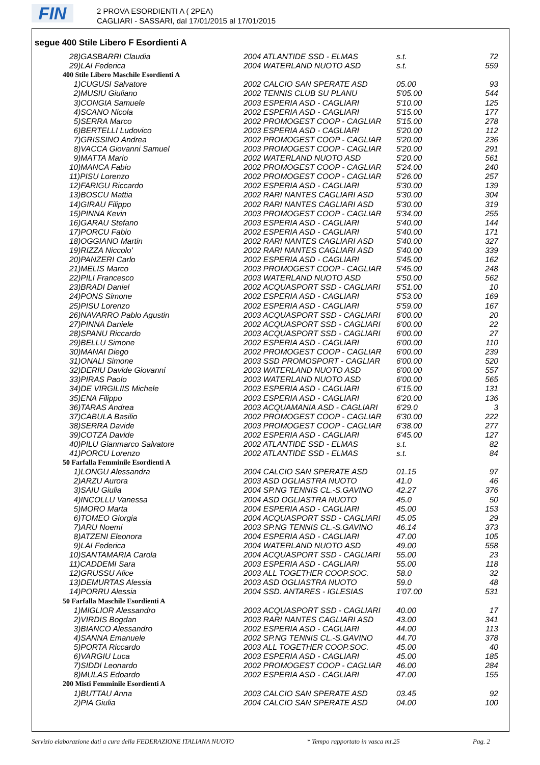FIN
2 PROVA ESORDIENTI A ( 2PEA)
CAGLIARI - SASSARI, dal 17/01/2015 al 17/01/2015
segue 400 Stile Libero F Esordienti A
| 28)GASBARRI Claudia | 2004 ATLANTIDE SSD - ELMAS | s.t. | 72 |
| 29)LAI Federica | 2004 WATERLAND NUOTO ASD | s.t. | 559 |
| 400 Stile Libero Maschile Esordienti A | | | |
| 1)CUGUSI Salvatore | 2002 CALCIO SAN SPERATE ASD | 05.00 | 93 |
| 2)MUSIU Giuliano | 2002 TENNIS CLUB SU PLANU | 5'05.00 | 544 |
| 3)CONGIA Samuele | 2003 ESPERIA ASD - CAGLIARI | 5'10.00 | 125 |
| 4)SCANO Nicola | 2002 ESPERIA ASD - CAGLIARI | 5'15.00 | 177 |
| 5)SERRA Marco | 2002 PROMOGEST COOP - CAGLIAR | 5'15.00 | 278 |
| 6)BERTELLI Ludovico | 2003 ESPERIA ASD - CAGLIARI | 5'20.00 | 112 |
| 7)GRISSINO Andrea | 2002 PROMOGEST COOP - CAGLIAR | 5'20.00 | 236 |
| 8)VACCA Giovanni Samuel | 2003 PROMOGEST COOP - CAGLIAR | 5'20.00 | 291 |
| 9)MATTA Mario | 2002 WATERLAND NUOTO ASD | 5'20.00 | 561 |
| 10)MANCA Fabio | 2002 PROMOGEST COOP - CAGLIAR | 5'24.00 | 240 |
| 11)PISU Lorenzo | 2002 PROMOGEST COOP - CAGLIAR | 5'26.00 | 257 |
| 12)FARIGU Riccardo | 2002 ESPERIA ASD - CAGLIARI | 5'30.00 | 139 |
| 13)BOSCU Mattia | 2002 RARI NANTES CAGLIARI ASD | 5'30.00 | 304 |
| 14)GIRAU Filippo | 2002 RARI NANTES CAGLIARI ASD | 5'30.00 | 319 |
| 15)PINNA Kevin | 2003 PROMOGEST COOP - CAGLIAR | 5'34.00 | 255 |
| 16)GARAU Stefano | 2003 ESPERIA ASD - CAGLIARI | 5'40.00 | 144 |
| 17)PORCU Fabio | 2002 ESPERIA ASD - CAGLIARI | 5'40.00 | 171 |
| 18)OGGIANO Martin | 2002 RARI NANTES CAGLIARI ASD | 5'40.00 | 327 |
| 19)RIZZA Niccolo' | 2002 RARI NANTES CAGLIARI ASD | 5'40.00 | 339 |
| 20)PANZERI Carlo | 2002 ESPERIA ASD - CAGLIARI | 5'45.00 | 162 |
| 21)MELIS Marco | 2003 PROMOGEST COOP - CAGLIAR | 5'45.00 | 248 |
| 22)PILI Francesco | 2003 WATERLAND NUOTO ASD | 5'50.00 | 562 |
| 23)BRADI Daniel | 2002 ACQUASPORT SSD - CAGLIARI | 5'51.00 | 10 |
| 24)PONS Simone | 2002 ESPERIA ASD - CAGLIARI | 5'53.00 | 169 |
| 25)PISU Lorenzo | 2002 ESPERIA ASD - CAGLIARI | 5'59.00 | 167 |
| 26)NAVARRO Pablo Agustin | 2003 ACQUASPORT SSD - CAGLIARI | 6'00.00 | 20 |
| 27)PINNA Daniele | 2002 ACQUASPORT SSD - CAGLIARI | 6'00.00 | 22 |
| 28)SPANU Riccardo | 2003 ACQUASPORT SSD - CAGLIARI | 6'00.00 | 27 |
| 29)BELLU Simone | 2002 ESPERIA ASD - CAGLIARI | 6'00.00 | 110 |
| 30)MANAI Diego | 2002 PROMOGEST COOP - CAGLIAR | 6'00.00 | 239 |
| 31)ONALI Simone | 2003 SSD PROMOSPORT - CAGLIAR | 6'00.00 | 520 |
| 32)DERIU Davide Giovanni | 2003 WATERLAND NUOTO ASD | 6'00.00 | 557 |
| 33)PIRAS Paolo | 2003 WATERLAND NUOTO ASD | 6'00.00 | 565 |
| 34)DE VIRGILIIS Michele | 2003 ESPERIA ASD - CAGLIARI | 6'15.00 | 131 |
| 35)ENA Filippo | 2003 ESPERIA ASD - CAGLIARI | 6'20.00 | 136 |
| 36)TARAS Andrea | 2003 ACQUAMANIA ASD - CAGLIARI | 6'29.0 | 3 |
| 37)CABULA Basilio | 2002 PROMOGEST COOP - CAGLIAR | 6'30.00 | 222 |
| 38)SERRA Davide | 2003 PROMOGEST COOP - CAGLIAR | 6'38.00 | 277 |
| 39)COTZA Davide | 2002 ESPERIA ASD - CAGLIARI | 6'45.00 | 127 |
| 40)PILU Gianmarco Salvatore | 2002 ATLANTIDE SSD - ELMAS | s.t. | 82 |
| 41)PORCU Lorenzo | 2002 ATLANTIDE SSD - ELMAS | s.t. | 84 |
| 50 Farfalla Femminile Esordienti A | | | |
| 1)LONGU Alessandra | 2004 CALCIO SAN SPERATE ASD | 01.15 | 97 |
| 2)ARZU Aurora | 2003 ASD OGLIASTRA NUOTO | 41.0 | 46 |
| 3)SAIU Giulia | 2004 SP.NG TENNIS CL.-S.GAVINO | 42.27 | 376 |
| 4)INCOLLU Vanessa | 2004 ASD OGLIASTRA NUOTO | 45.0 | 50 |
| 5)MORO Marta | 2004 ESPERIA ASD - CAGLIARI | 45.00 | 153 |
| 6)TOMEO Giorgia | 2004 ACQUASPORT SSD - CAGLIARI | 45.05 | 29 |
| 7)ARU Noemi | 2003 SP.NG TENNIS CL.-S.GAVINO | 46.14 | 373 |
| 8)ATZENI Eleonora | 2004 ESPERIA ASD - CAGLIARI | 47.00 | 105 |
| 9)LAI Federica | 2004 WATERLAND NUOTO ASD | 49.00 | 558 |
| 10)SANTAMARIA Carola | 2004 ACQUASPORT SSD - CAGLIARI | 55.00 | 23 |
| 11)CADDEMI Sara | 2003 ESPERIA ASD - CAGLIARI | 55.00 | 118 |
| 12)GRUSSU Alice | 2003 ALL TOGETHER COOP.SOC. | 58.0 | 32 |
| 13)DEMURTAS Alessia | 2003 ASD OGLIASTRA NUOTO | 59.0 | 48 |
| 14)PORRU Alessia | 2004 SSD. ANTARES - IGLESIAS | 1'07.00 | 531 |
| 50 Farfalla Maschile Esordienti A | | | |
| 1)MIGLIOR Alessandro | 2003 ACQUASPORT SSD - CAGLIARI | 40.00 | 17 |
| 2)VIRDIS Bogdan | 2003 RARI NANTES CAGLIARI ASD | 43.00 | 341 |
| 3)BIANCO Alessandro | 2002 ESPERIA ASD - CAGLIARI | 44.00 | 113 |
| 4)SANNA Emanuele | 2002 SP.NG TENNIS CL.-S.GAVINO | 44.70 | 378 |
| 5)PORTA Riccardo | 2003 ALL TOGETHER COOP.SOC. | 45.00 | 40 |
| 6)VARGIU Luca | 2003 ESPERIA ASD - CAGLIARI | 45.00 | 185 |
| 7)SIDDI Leonardo | 2002 PROMOGEST COOP - CAGLIAR | 46.00 | 284 |
| 8)MULAS Edoardo | 2002 ESPERIA ASD - CAGLIARI | 47.00 | 155 |
| 200 Misti Femminile Esordienti A | | | |
| 1)BUTTAU Anna | 2003 CALCIO SAN SPERATE ASD | 03.45 | 92 |
| 2)PIA Giulia | 2004 CALCIO SAN SPERATE ASD | 04.00 | 100 |
Servizio elaborazione dati a cura della FEDERAZIONE ITALIANA NUOTO * Tempo rapportato in vasca mt.25 Pag. 2